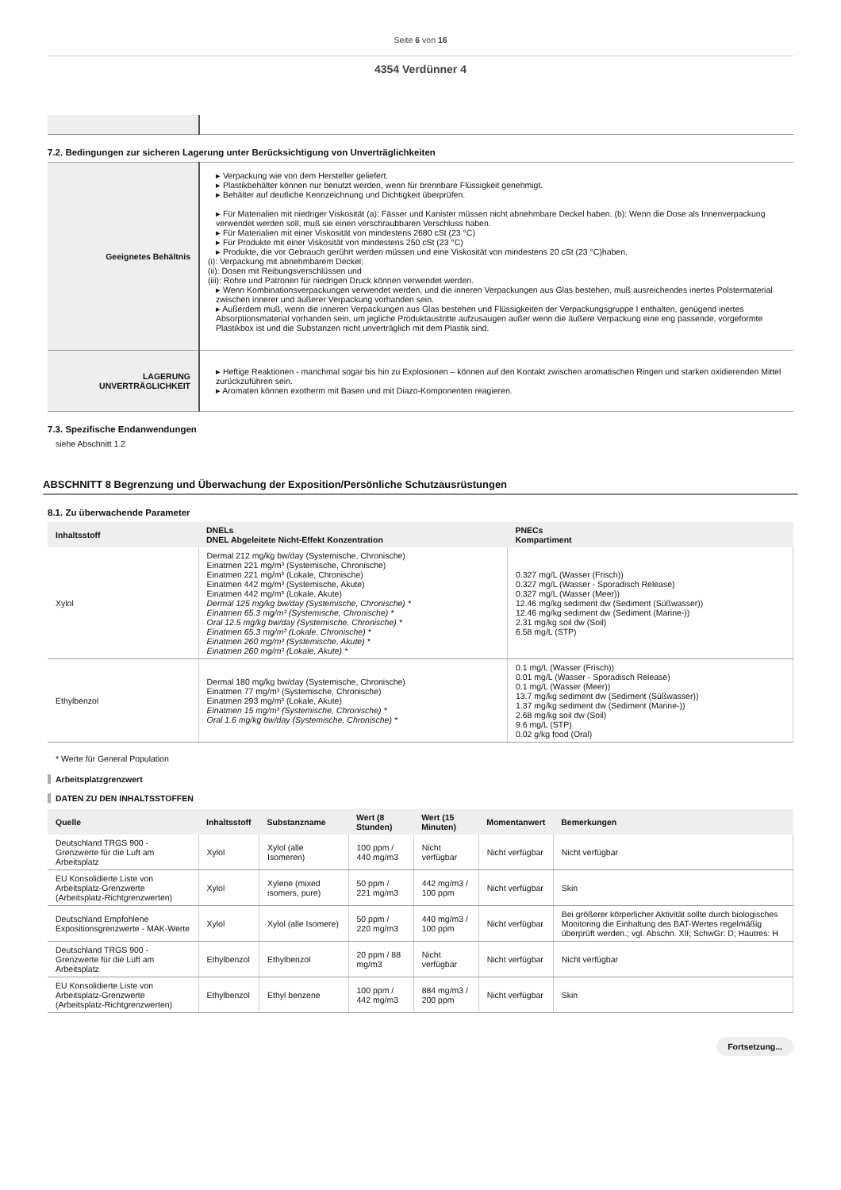Seite 6 von 16
4354 Verdünner 4
7.2. Bedingungen zur sicheren Lagerung unter Berücksichtigung von Unverträglichkeiten
| Geeignetes Behältnis | ▸ Verpackung wie von dem Hersteller geliefert. ▸ Plastikbehälter können nur benutzt werden, wenn für brennbare Flüssigkeit genehmigt. ▸ Behälter auf deutliche Kennzeichnung und Dichtigkeit überprüfen. ▸ Für Materialien mit niedriger Viskosität (a): Fässer und Kanister müssen nicht abnehmbare Deckel haben. (b): Wenn die Dose als Innenverpackung verwendet werden soll, muß sie einen verschraubbaren Verschluss haben. ▸ Für Materialien mit einer Viskosität von mindestens 2680 cSt (23 °C) ▸ Für Produkte mit einer Viskosität von mindestens 250 cSt (23 °C) ▸ Produkte, die vor Gebrauch gerührt werden müssen und eine Viskosität von mindestens 20 cSt (23 °C)haben. (i): Verpackung mit abnehmbarem Deckel; (ii): Dosen mit Reibungsverschlüssen und (iii): Rohre und Patronen für niedrigen Druck können verwendet werden. ▸ Wenn Kombinationsverpackungen verwendet werden, und die inneren Verpackungen aus Glas bestehen, muß ausreichendes inertes Polstermaterial zwischen innerer und äußerer Verpackung vorhanden sein. ▸ Außerdem muß, wenn die inneren Verpackungen aus Glas bestehen und Flüssigkeiten der Verpackungsgruppe I enthalten, genügend inertes Absorptionsmaterial vorhanden sein, um jegliche Produktaustritte aufzusaugen außer wenn die äußere Verpackung eine eng passende, vorgeformte Plastikbox ist und die Substanzen nicht unverträglich mit dem Plastik sind. |
| LAGERUNG UNVERTRÄGLICHKEIT | ▸ Heftige Reaktionen - manchmal sogar bis hin zu Explosionen – können auf den Kontakt zwischen aromatischen Ringen und starken oxidierenden Mittel zurückzuführen sein. ▸ Aromaten können exotherm mit Basen und mit Diazo-Komponenten reagieren. |
7.3. Spezifische Endanwendungen
siehe Abschnitt 1.2
ABSCHNITT 8 Begrenzung und Überwachung der Exposition/Persönliche Schutzausrüstungen
8.1. Zu überwachende Parameter
| Inhaltsstoff | DNELs DNEL Abgeleitete Nicht-Effekt Konzentration | PNECs Kompartiment |
| --- | --- | --- |
| Xylol | Dermal 212 mg/kg bw/day (Systemische, Chronische) Einatmen 221 mg/m³ (Systemische, Chronische) Einatmen 221 mg/m³ (Lokale, Chronische) Einatmen 442 mg/m³ (Systemische, Akute) Einatmen 442 mg/m³ (Lokale, Akute) Dermal 125 mg/kg bw/day (Systemische, Chronische) * Einatmen 65.3 mg/m³ (Systemische, Chronische) * Oral 12.5 mg/kg bw/day (Systemische, Chronische) * Einatmen 65.3 mg/m³ (Lokale, Chronische) * Einatmen 260 mg/m³ (Systemische, Akute) * Einatmen 260 mg/m³ (Lokale, Akute) * | 0.327 mg/L (Wasser (Frisch)) 0.327 mg/L (Wasser - Sporadisch Release) 0.327 mg/L (Wasser (Meer)) 12.46 mg/kg sediment dw (Sediment (Süßwasser)) 12.46 mg/kg sediment dw (Sediment (Marine-)) 2.31 mg/kg soil dw (Soil) 6.58 mg/L (STP) |
| Ethylbenzol | Dermal 180 mg/kg bw/day (Systemische, Chronische) Einatmen 77 mg/m³ (Systemische, Chronische) Einatmen 293 mg/m³ (Lokale, Akute) Einatmen 15 mg/m³ (Systemische, Chronische) * Oral 1.6 mg/kg bw/day (Systemische, Chronische) * | 0.1 mg/L (Wasser (Frisch)) 0.01 mg/L (Wasser - Sporadisch Release) 0.1 mg/L (Wasser (Meer)) 13.7 mg/kg sediment dw (Sediment (Süßwasser)) 1.37 mg/kg sediment dw (Sediment (Marine-)) 2.68 mg/kg soil dw (Soil) 9.6 mg/L (STP) 0.02 g/kg food (Oral) |
* Werte für General Population
Arbeitsplatzgrenzwert
DATEN ZU DEN INHALTSSTOFFEN
| Quelle | Inhaltsstoff | Substanzname | Wert (8 Stunden) | Wert (15 Minuten) | Momentanwert | Bemerkungen |
| --- | --- | --- | --- | --- | --- | --- |
| Deutschland TRGS 900 - Grenzwerte für die Luft am Arbeitsplatz | Xylol | Xylol (alle Isomeren) | 100 ppm / 440 mg/m3 | Nicht verfügbar | Nicht verfügbar | Nicht verfügbar |
| EU Konsolidierte Liste von Arbeitsplatz-Grenzwerte (Arbeitsplatz-Richtgrenzwerten) | Xylol | Xylene (mixed isomers, pure) | 50 ppm / 221 mg/m3 | 442 mg/m3 / 100 ppm | Nicht verfügbar | Skin |
| Deutschland Empfohlene Expositionsgrenzwerte - MAK-Werte | Xylol | Xylol (alle Isomere) | 50 ppm / 220 mg/m3 | 440 mg/m3 / 100 ppm | Nicht verfügbar | Bei größerer körperlicher Aktivität sollte durch biologisches Monitoring die Einhaltung des BAT-Wertes regelmäßig überprüft werden.; vgl. Abschn. XII; SchwGr: D; Hautres: H |
| Deutschland TRGS 900 - Grenzwerte für die Luft am Arbeitsplatz | Ethylbenzol | Ethylbenzol | 20 ppm / 88 mg/m3 | Nicht verfügbar | Nicht verfügbar | Nicht verfügbar |
| EU Konsolidierte Liste von Arbeitsplatz-Grenzwerte (Arbeitsplatz-Richtgrenzwerten) | Ethylbenzol | Ethyl benzene | 100 ppm / 442 mg/m3 | 884 mg/m3 / 200 ppm | Nicht verfügbar | Skin |
Fortsetzung...